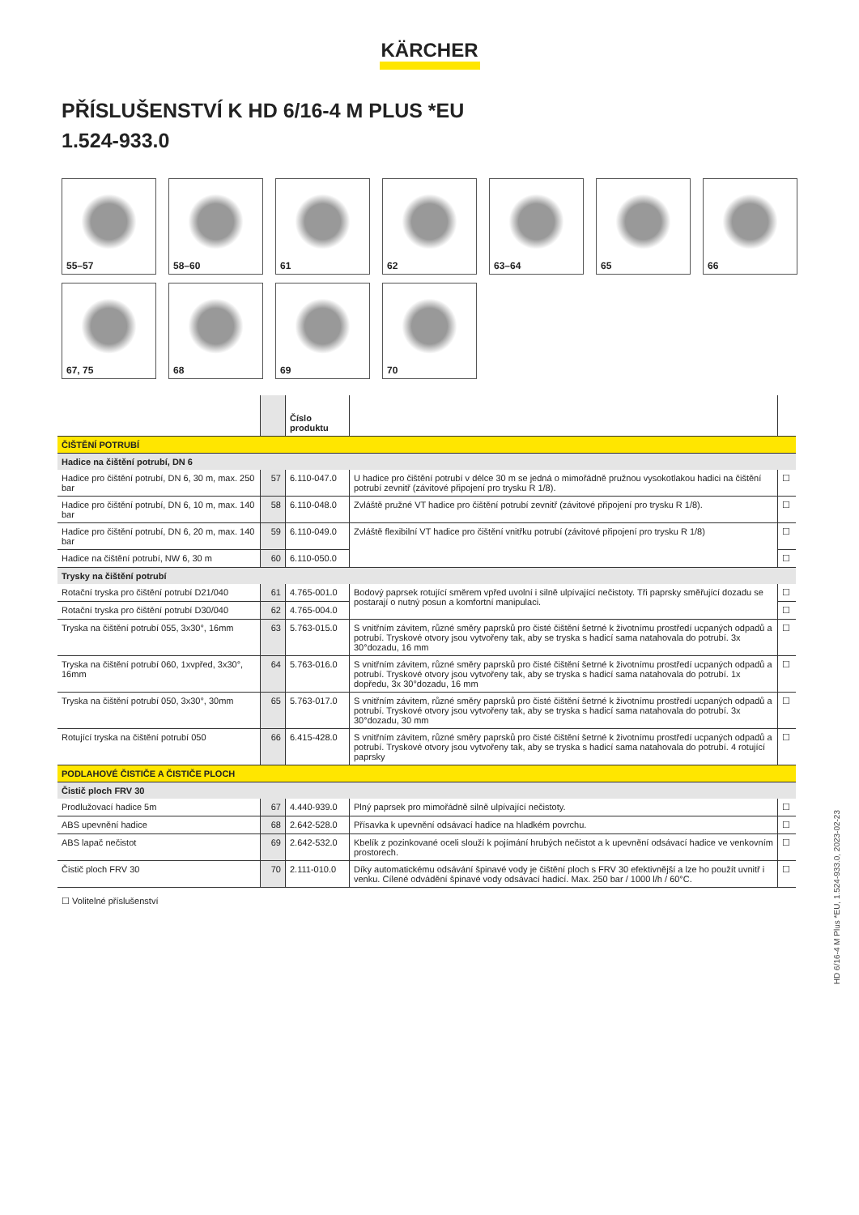KÄRCHER
PŘÍSLUŠENSTVÍ K HD 6/16-4 M PLUS *EU
1.524-933.0
55–57
58–60
61
62
63–64
65
66
67, 75
68
69
70
| | | Číslo produktu | | |
| --- | --- | --- | --- | --- |
| ČIŠTĚNÍ POTRUBÍ | | | | |
| Hadice na čištění potrubí, DN 6 | | | | |
| Hadice pro čištění potrubí, DN 6, 30 m, max. 250 bar | 57 | 6.110-047.0 | U hadice pro čištění potrubí v délce 30 m se jedná o mimořádně pružnou vysokotlakou hadici na čištění potrubí zevnitř (závitové připojení pro trysku R 1/8). | ☐ |
| Hadice pro čištění potrubí, DN 6, 10 m, max. 140 bar | 58 | 6.110-048.0 | Zvláště pružné VT hadice pro čištění potrubí zevnitř (závitové připojení pro trysku R 1/8). | ☐ |
| Hadice pro čištění potrubí, DN 6, 20 m, max. 140 bar | 59 | 6.110-049.0 | Zvláště flexibilní VT hadice pro čištění vnitřku potrubí (závitové připojení pro trysku R 1/8) | ☐ |
| Hadice na čištění potrubí, NW 6, 30 m | 60 | 6.110-050.0 | | ☐ |
| Trysky na čištění potrubí | | | | |
| Rotační tryska pro čištění potrubí D21/040 | 61 | 4.765-001.0 | Bodový paprsek rotující směrem vpřed uvolní i silně ulpívající nečistoty. Tři paprsky směřující dozadu se postarají o nutný posun a komfortní manipulaci. | ☐ |
| Rotační tryska pro čištění potrubí D30/040 | 62 | 4.765-004.0 | | ☐ |
| Tryska na čištění potrubí 055, 3x30°, 16mm | 63 | 5.763-015.0 | S vnitřním závitem, různé směry paprsků pro čisté čištění šetrné k životnímu prostředí ucpaných odpadů a potrubí. Tryskové otvory jsou vytvořeny tak, aby se tryska s hadicí sama natahovala do potrubí. 3x 30°dozadu, 16 mm | ☐ |
| Tryska na čištění potrubí 060, 1xvpřed, 3x30°, 16mm | 64 | 5.763-016.0 | S vnitřním závitem, různé směry paprsků pro čisté čištění šetrné k životnímu prostředí ucpaných odpadů a potrubí. Tryskové otvory jsou vytvořeny tak, aby se tryska s hadicí sama natahovala do potrubí. 1x dopředu, 3x 30°dozadu, 16 mm | ☐ |
| Tryska na čištění potrubí 050, 3x30°, 30mm | 65 | 5.763-017.0 | S vnitřním závitem, různé směry paprsků pro čisté čištění šetrné k životnímu prostředí ucpaných odpadů a potrubí. Tryskové otvory jsou vytvořeny tak, aby se tryska s hadicí sama natahovala do potrubí. 3x 30°dozadu, 30 mm | ☐ |
| Rotující tryska na čištění potrubí 050 | 66 | 6.415-428.0 | S vnitřním závitem, různé směry paprsků pro čisté čištění šetrné k životnímu prostředí ucpaných odpadů a potrubí. Tryskové otvory jsou vytvořeny tak, aby se tryska s hadicí sama natahovala do potrubí. 4 rotující paprsky | ☐ |
| PODLAHOVÉ ČISTIČE A ČISTIČE PLOCH | | | | |
| Čistič ploch FRV 30 | | | | |
| Prodlužovací hadice 5m | 67 | 4.440-939.0 | Plný paprsek pro mimořádně silně ulpívající nečistoty. | ☐ |
| ABS upevnění hadice | 68 | 2.642-528.0 | Přísavka k upevnění odsávací hadice na hladkém povrchu. | ☐ |
| ABS lapač nečistot | 69 | 2.642-532.0 | Kbelík z pozinkované oceli slouží k pojímání hrubých nečistot a k upevnění odsávací hadice ve venkovním prostorech. | ☐ |
| Čistič ploch FRV 30 | 70 | 2.111-010.0 | Díky automatickému odsávání špinavé vody je čištění ploch s FRV 30 efektivnější a lze ho použít uvnitř i venku. Cílené odvádění špinavé vody odsávací hadicí. Max. 250 bar / 1000 l/h / 60°C. | ☐ |
☐ Volitelné příslušenství
HD 6/16-4 M Plus *EU, 1.524-933.0, 2023-02-23